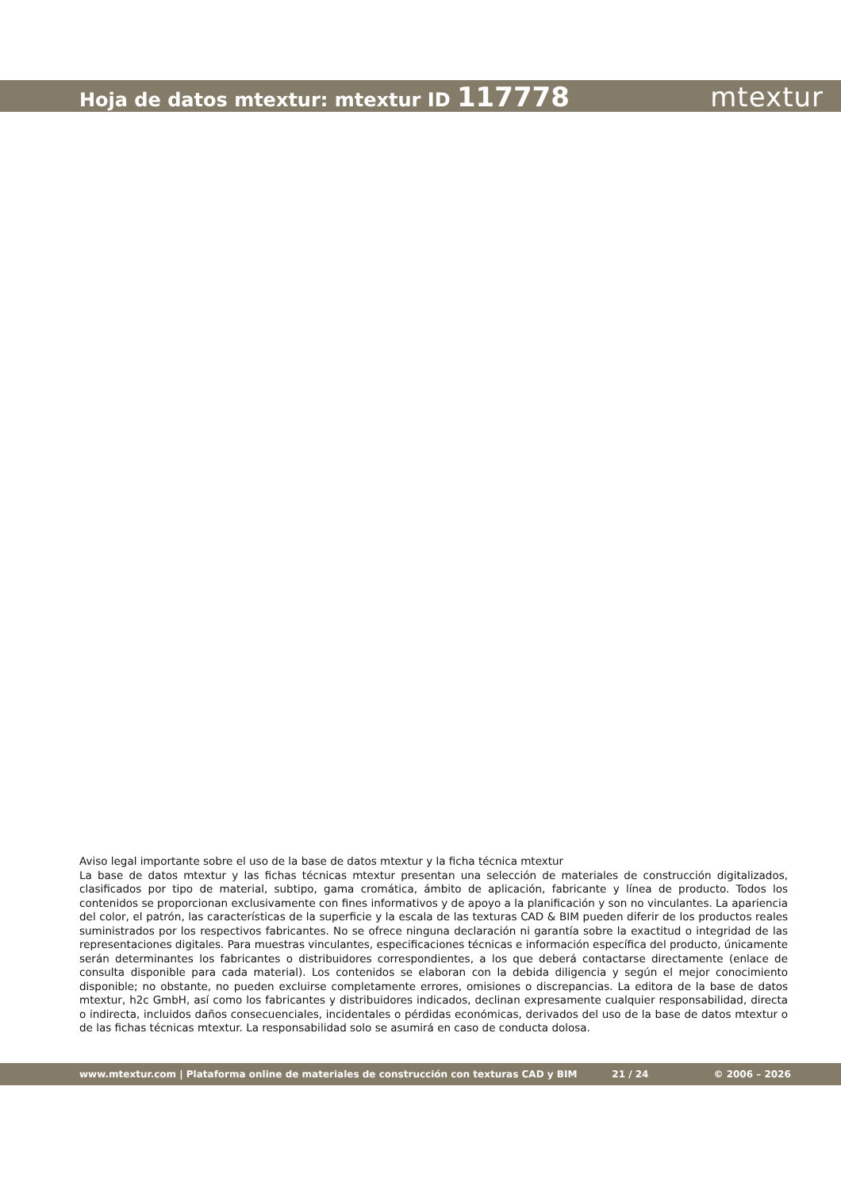Hoja de datos mtextur: mtextur ID 117778
mtextur
Aviso legal importante sobre el uso de la base de datos mtextur y la ficha técnica mtextur
La base de datos mtextur y las fichas técnicas mtextur presentan una selección de materiales de construcción digitalizados, clasificados por tipo de material, subtipo, gama cromática, ámbito de aplicación, fabricante y línea de producto. Todos los contenidos se proporcionan exclusivamente con fines informativos y de apoyo a la planificación y son no vinculantes. La apariencia del color, el patrón, las características de la superficie y la escala de las texturas CAD & BIM pueden diferir de los productos reales suministrados por los respectivos fabricantes. No se ofrece ninguna declaración ni garantía sobre la exactitud o integridad de las representaciones digitales. Para muestras vinculantes, especificaciones técnicas e información específica del producto, únicamente serán determinantes los fabricantes o distribuidores correspondientes, a los que deberá contactarse directamente (enlace de consulta disponible para cada material). Los contenidos se elaboran con la debida diligencia y según el mejor conocimiento disponible; no obstante, no pueden excluirse completamente errores, omisiones o discrepancias. La editora de la base de datos mtextur, h2c GmbH, así como los fabricantes y distribuidores indicados, declinan expresamente cualquier responsabilidad, directa o indirecta, incluidos daños consecuenciales, incidentales o pérdidas económicas, derivados del uso de la base de datos mtextur o de las fichas técnicas mtextur. La responsabilidad solo se asumirá en caso de conducta dolosa.
www.mtextur.com | Plataforma online de materiales de construcción con texturas CAD y BIM 21 / 24 © 2006 – 2026